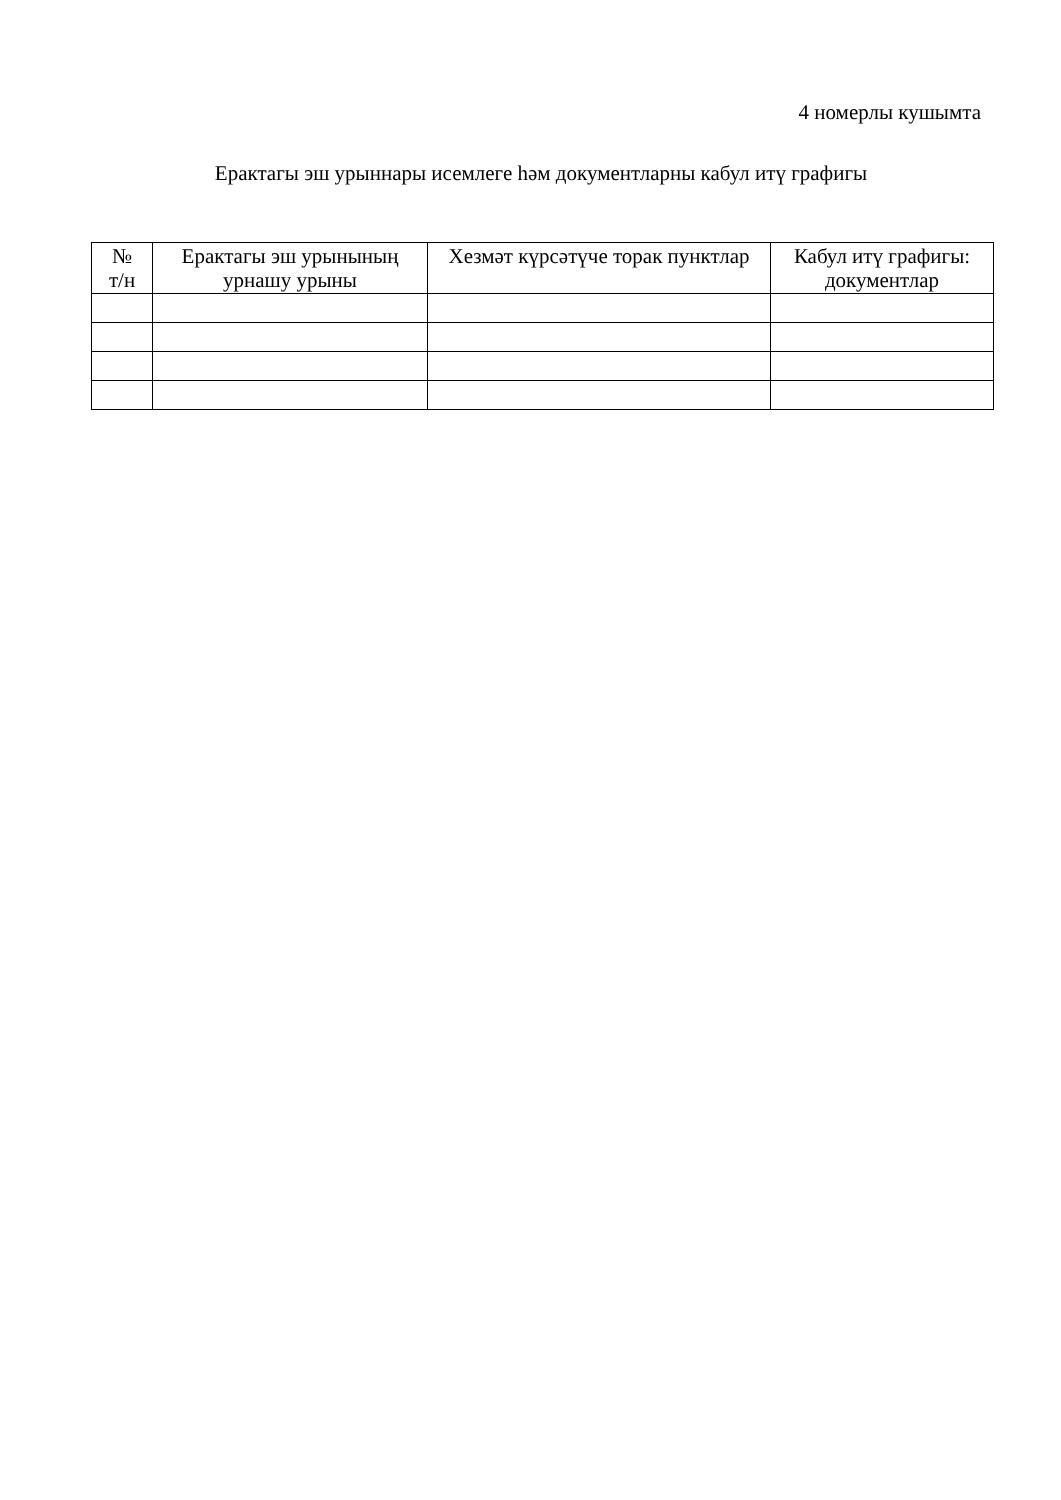4 номерлы кушымта
Ерактагы эш урыннары исемлеге һәм документларны кабул итү графигы
| № т/н | Ерактагы эш урынының урнашу урыны | Хезмәт күрсәтүче торак пунктлар | Кабул итү графигы: документлар |
| --- | --- | --- | --- |